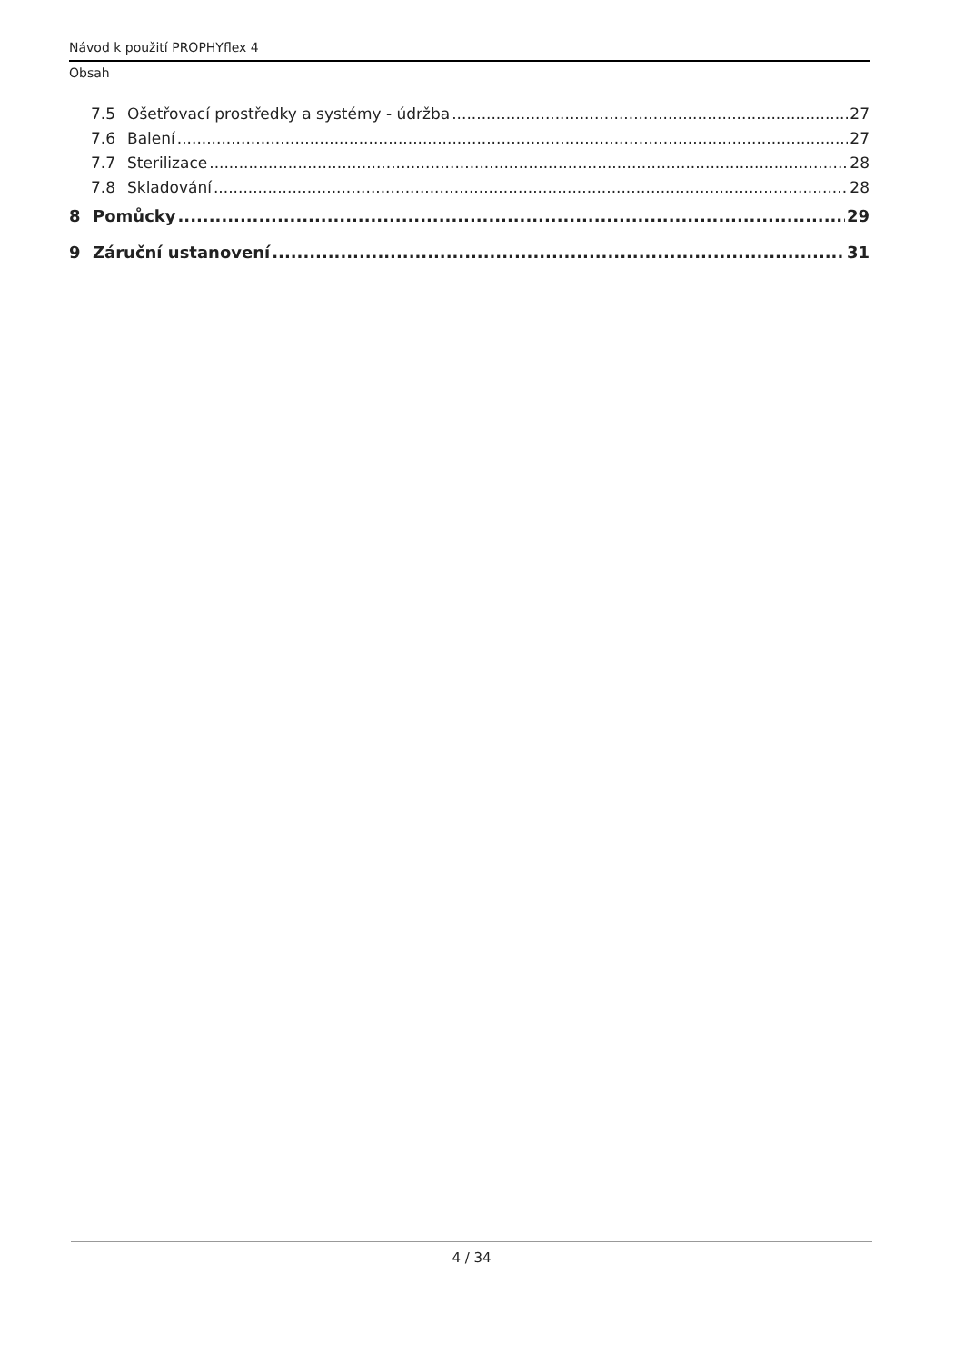Návod k použití PROPHYflex 4
Obsah
7.5 Ošetřovací prostředky a systémy - údržba 27
7.6 Balení 27
7.7 Sterilizace 28
7.8 Skladování 28
8 Pomůcky 29
9 Záruční ustanovení 31
4 / 34